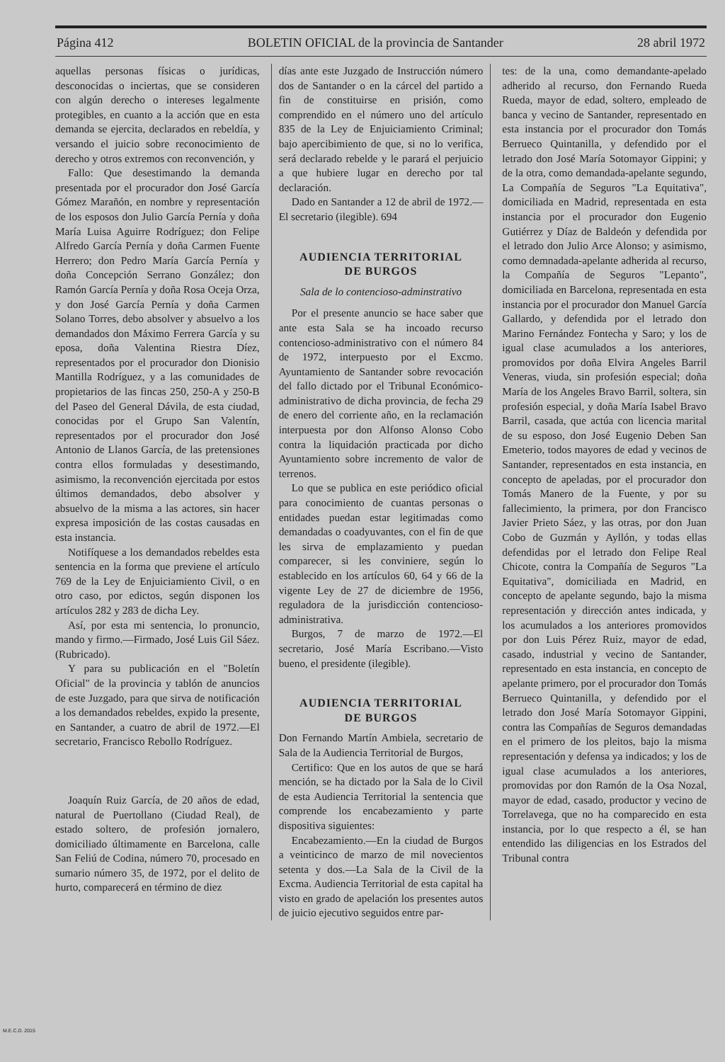Página 412 BOLETIN OFICIAL de la provincia de Santander 28 abril 1972
aquellas personas físicas o jurídicas, desconocidas o inciertas, que se consideren con algún derecho o intereses legalmente protegibles, en cuanto a la acción que en esta demanda se ejercita, declarados en rebeldía, y versando el juicio sobre reconocimiento de derecho y otros extremos con reconvención, y
Fallo: Que desestimando la demanda presentada por el procurador don José García Gómez Marañón, en nombre y representación de los esposos don Julio García Pernía y doña María Luisa Aguirre Rodríguez; don Felipe Alfredo García Pernía y doña Carmen Fuente Herrero; don Pedro María García Pernía y doña Concepción Serrano González; don Ramón García Pernía y doña Rosa Oceja Orza, y don José García Pernía y doña Carmen Solano Torres, debo absolver y absuelvo a los demandados don Máximo Ferrera García y su eposa, doña Valentina Riestra Díez, representados por el procurador don Dionisio Mantilla Rodríguez, y a las comunidades de propietarios de las fincas 250, 250-A y 250-B del Paseo del General Dávila, de esta ciudad, conocidas por el Grupo San Valentín, representados por el procurador don José Antonio de Llanos García, de las pretensiones contra ellos formuladas y desestimando, asimismo, la reconvención ejercitada por estos últimos demandados, debo absolver y absuelvo de la misma a las actores, sin hacer expresa imposición de las costas causadas en esta instancia.
Notifíquese a los demandados rebeldes esta sentencia en la forma que previene el artículo 769 de la Ley de Enjuiciamiento Civil, o en otro caso, por edictos, según disponen los artículos 282 y 283 de dicha Ley.
Así, por esta mi sentencia, lo pronuncio, mando y firmo.—Firmado, José Luis Gil Sáez. (Rubricado).
Y para su publicación en el "Boletín Oficial" de la provincia y tablón de anuncios de este Juzgado, para que sirva de notificación a los demandados rebeldes, expido la presente, en Santander, a cuatro de abril de 1972.—El secretario, Francisco Rebollo Rodríguez.
Joaquín Ruiz García, de 20 años de edad, natural de Puertollano (Ciudad Real), de estado soltero, de profesión jornalero, domiciliado últimamente en Barcelona, calle San Feliú de Codina, número 70, procesado en sumario número 35, de 1972, por el delito de hurto, comparecerá en término de diez
días ante este Juzgado de Instrucción número dos de Santander o en la cárcel del partido a fin de constituirse en prisión, como comprendido en el número uno del artículo 835 de la Ley de Enjuiciamiento Criminal; bajo apercibimiento de que, si no lo verifica, será declarado rebelde y le parará el perjuicio a que hubiere lugar en derecho por tal declaración.
Dado en Santander a 12 de abril de 1972.—El secretario (ilegible). 694
AUDIENCIA TERRITORIAL
DE BURGOS
Sala de lo contencioso-adminstrativo
Por el presente anuncio se hace saber que ante esta Sala se ha incoado recurso contencioso-administrativo con el número 84 de 1972, interpuesto por el Excmo. Ayuntamiento de Santander sobre revocación del fallo dictado por el Tribunal Económico-administrativo de dicha provincia, de fecha 29 de enero del corriente año, en la reclamación interpuesta por don Alfonso Alonso Cobo contra la liquidación practicada por dicho Ayuntamiento sobre incremento de valor de terrenos.
Lo que se publica en este periódico oficial para conocimiento de cuantas personas o entidades puedan estar legitimadas como demandadas o coadyuvantes, con el fin de que les sirva de emplazamiento y puedan comparecer, si les conviniere, según lo establecido en los artículos 60, 64 y 66 de la vigente Ley de 27 de diciembre de 1956, reguladora de la jurisdicción contencioso-administrativa.
Burgos, 7 de marzo de 1972.—El secretario, José María Escribano.—Visto bueno, el presidente (ilegible).
AUDIENCIA TERRITORIAL
DE BURGOS
Don Fernando Martín Ambiela, secretario de Sala de la Audiencia Territorial de Burgos,
Certifico: Que en los autos de que se hará mención, se ha dictado por la Sala de lo Civil de esta Audiencia Territorial la sentencia que comprende los encabezamiento y parte dispositiva siguientes:
Encabezamiento.—En la ciudad de Burgos a veinticinco de marzo de mil novecientos setenta y dos.—La Sala de la Civil de la Excma. Audiencia Territorial de esta capital ha visto en grado de apelación los presentes autos de juicio ejecutivo seguidos entre par-
tes: de la una, como demandante-apelado adherido al recurso, don Fernando Rueda Rueda, mayor de edad, soltero, empleado de banca y vecino de Santander, representado en esta instancia por el procurador don Tomás Berrueco Quintanilla, y defendido por el letrado don José María Sotomayor Gippini; y de la otra, como demandada-apelante segundo, La Compañía de Seguros "La Equitativa", domiciliada en Madrid, representada en esta instancia por el procurador don Eugenio Gutiérrez y Díaz de Baldeón y defendida por el letrado don Julio Arce Alonso; y asimismo, como demnadada-apelante adherida al recurso, la Compañía de Seguros "Lepanto", domiciliada en Barcelona, representada en esta instancia por el procurador don Manuel García Gallardo, y defendida por el letrado don Marino Fernández Fontecha y Saro; y los de igual clase acumulados a los anteriores, promovidos por doña Elvira Angeles Barril Veneras, viuda, sin profesión especial; doña María de los Angeles Bravo Barril, soltera, sin profesión especial, y doña María Isabel Bravo Barril, casada, que actúa con licencia marital de su esposo, don José Eugenio Deben San Emeterio, todos mayores de edad y vecinos de Santander, representados en esta instancia, en concepto de apeladas, por el procurador don Tomás Manero de la Fuente, y por su fallecimiento, la primera, por don Francisco Javier Prieto Sáez, y las otras, por don Juan Cobo de Guzmán y Ayllón, y todas ellas defendidas por el letrado don Felipe Real Chicote, contra la Compañía de Seguros "La Equitativa", domiciliada en Madrid, en concepto de apelante segundo, bajo la misma representación y dirección antes indicada, y los acumulados a los anteriores promovidos por don Luis Pérez Ruiz, mayor de edad, casado, industrial y vecino de Santander, representado en esta instancia, en concepto de apelante primero, por el procurador don Tomás Berrueco Quintanilla, y defendido por el letrado don José María Sotomayor Gippini, contra las Compañías de Seguros demandadas en el primero de los pleitos, bajo la misma representación y defensa ya indicados; y los de igual clase acumulados a los anteriores, promovidas por don Ramón de la Osa Nozal, mayor de edad, casado, productor y vecino de Torrelavega, que no ha comparecido en esta instancia, por lo que respecto a él, se han entendido las diligencias en los Estrados del Tribunal contra
M.E.C.D. 2015